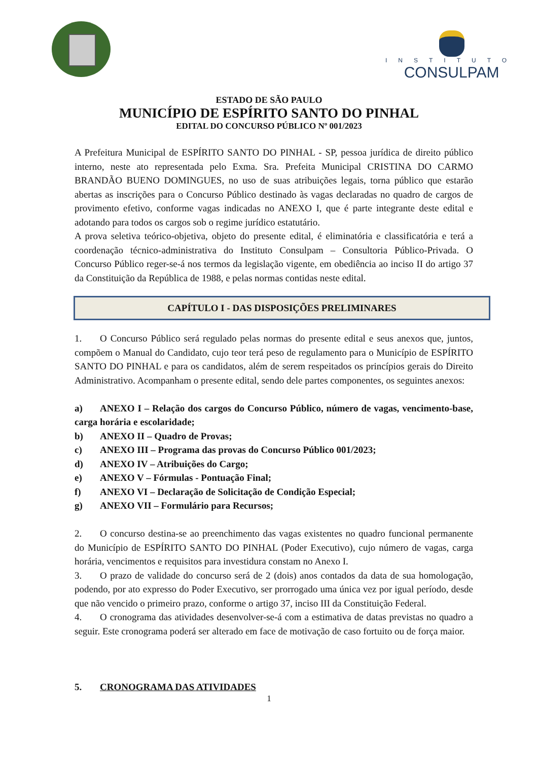INSTITUTO
CONSULPAM
ESTADO DE SÃO PAULO
MUNICÍPIO DE ESPÍRITO SANTO DO PINHAL
EDITAL DO CONCURSO PÚBLICO Nº 001/2023
A Prefeitura Municipal de ESPÍRITO SANTO DO PINHAL - SP, pessoa jurídica de direito público interno, neste ato representada pelo Exma. Sra. Prefeita Municipal CRISTINA DO CARMO BRANDÃO BUENO DOMINGUES, no uso de suas atribuições legais, torna público que estarão abertas as inscrições para o Concurso Público destinado às vagas declaradas no quadro de cargos de provimento efetivo, conforme vagas indicadas no ANEXO I, que é parte integrante deste edital e adotando para todos os cargos sob o regime jurídico estatutário.
A prova seletiva teórico-objetiva, objeto do presente edital, é eliminatória e classificatória e terá a coordenação técnico-administrativa do Instituto Consulpam – Consultoria Público-Privada. O Concurso Público reger-se-á nos termos da legislação vigente, em obediência ao inciso II do artigo 37 da Constituição da República de 1988, e pelas normas contidas neste edital.
CAPÍTULO I - DAS DISPOSIÇÕES PRELIMINARES
1. O Concurso Público será regulado pelas normas do presente edital e seus anexos que, juntos, compõem o Manual do Candidato, cujo teor terá peso de regulamento para o Município de ESPÍRITO SANTO DO PINHAL e para os candidatos, além de serem respeitados os princípios gerais do Direito Administrativo. Acompanham o presente edital, sendo dele partes componentes, os seguintes anexos:
a) ANEXO I – Relação dos cargos do Concurso Público, número de vagas, vencimento-base, carga horária e escolaridade;
b) ANEXO II – Quadro de Provas;
c) ANEXO III – Programa das provas do Concurso Público 001/2023;
d) ANEXO IV – Atribuições do Cargo;
e) ANEXO V – Fórmulas - Pontuação Final;
f) ANEXO VI – Declaração de Solicitação de Condição Especial;
g) ANEXO VII – Formulário para Recursos;
2. O concurso destina-se ao preenchimento das vagas existentes no quadro funcional permanente do Município de ESPÍRITO SANTO DO PINHAL (Poder Executivo), cujo número de vagas, carga horária, vencimentos e requisitos para investidura constam no Anexo I.
3. O prazo de validade do concurso será de 2 (dois) anos contados da data de sua homologação, podendo, por ato expresso do Poder Executivo, ser prorrogado uma única vez por igual período, desde que não vencido o primeiro prazo, conforme o artigo 37, inciso III da Constituição Federal.
4. O cronograma das atividades desenvolver-se-á com a estimativa de datas previstas no quadro a seguir. Este cronograma poderá ser alterado em face de motivação de caso fortuito ou de força maior.
5. CRONOGRAMA DAS ATIVIDADES
1